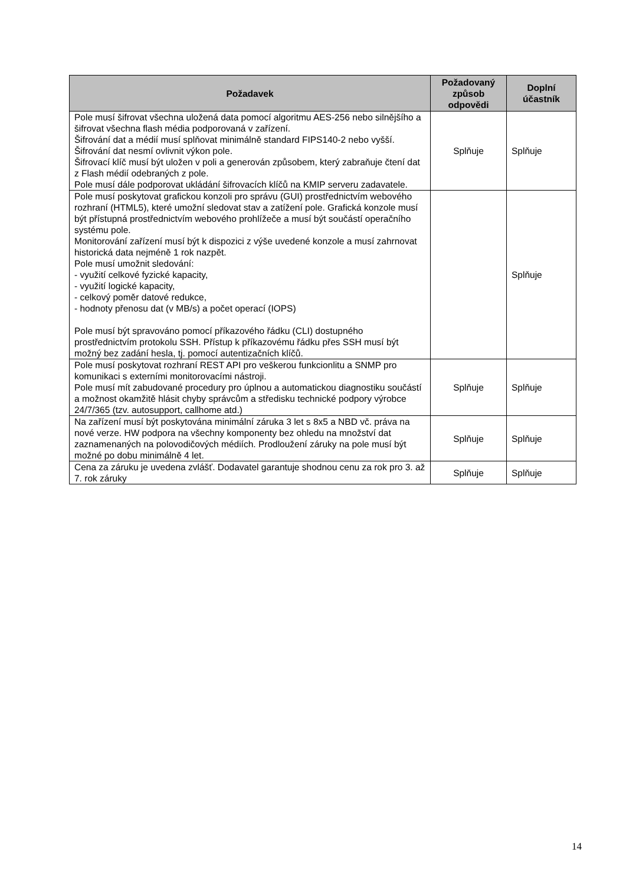| Požadavek | Požadovaný způsob odpovědi | Doplní účastník |
| --- | --- | --- |
| Pole musí šifrovat všechna uložená data pomocí algoritmu AES-256 nebo silnějšího a šifrovat všechna flash média podporovaná v zařízení. Šifrování dat a médií musí splňovat minimálně standard FIPS140-2 nebo vyšší. Šifrování dat nesmí ovlivnit výkon pole. Šifrovací klíč musí být uložen v poli a generován způsobem, který zabraňuje čtení dat z Flash médií odebraných z pole. Pole musí dále podporovat ukládání šifrovacích klíčů na KMIP serveru zadavatele. | Splňuje | Splňuje |
| Pole musí poskytovat grafickou konzoli pro správu (GUI) prostřednictvím webového rozhraní (HTML5), které umožní sledovat stav a zatížení pole. Grafická konzole musí být přístupná prostřednictvím webového prohlížeče a musí být součástí operačního systému pole. Monitorování zařízení musí být k dispozici z výše uvedené konzole a musí zahrnovat historická data nejméně 1 rok nazpět. Pole musí umožnit sledování: - využití celkové fyzické kapacity, - využití logické kapacity, - celkový poměr datové redukce, - hodnoty přenosu dat (v MB/s) a počet operací (IOPS) Pole musí být spravováno pomocí příkazového řádku (CLI) dostupného prostřednictvím protokolu SSH. Přístup k příkazovému řádku přes SSH musí být možný bez zadání hesla, tj. pomocí autentizačních klíčů. | | Splňuje |
| Pole musí poskytovat rozhraní REST API pro veškerou funkcionlitu a SNMP pro komunikaci s externími monitorovacími nástroji. Pole musí mít zabudované procedury pro úplnou a automatickou diagnostiku součástí a možnost okamžitě hlásit chyby správcům a středisku technické podpory výrobce 24/7/365 (tzv. autosupport, callhome atd.) | Splňuje | Splňuje |
| Na zařízení musí být poskytována minimální záruka 3 let s 8x5 a NBD vč. práva na nové verze. HW podpora na všechny komponenty bez ohledu na množství dat zaznamenaných na polovodičových médiích. Prodloužení záruky na pole musí být možné po dobu minimálně 4 let. | Splňuje | Splňuje |
| Cena za záruku je uvedena zvlášť. Dodavatel garantuje shodnou cenu za rok pro 3. až 7. rok záruky | Splňuje | Splňuje |
14